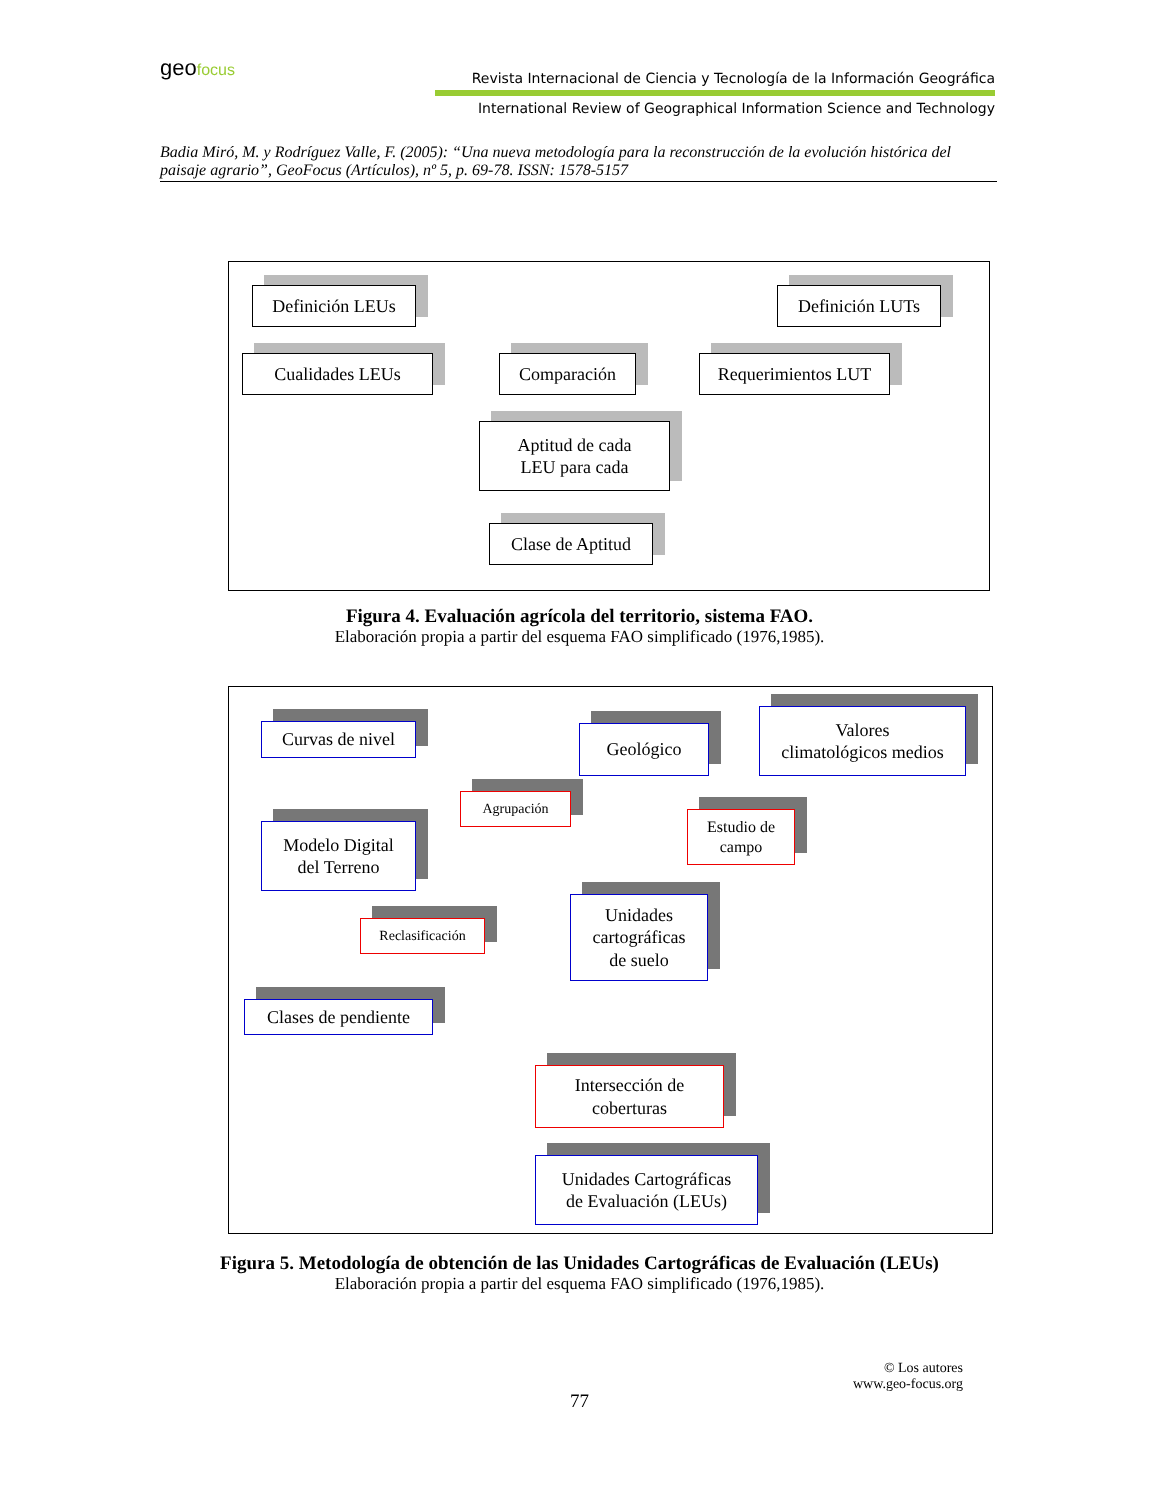geofocus
Revista Internacional de Ciencia y Tecnología de la Información Geográfica
International Review of Geographical Information Science and Technology
Badia Miró, M. y Rodríguez Valle, F. (2005): “Una nueva metodología para la reconstrucción de la evolución histórica del paisaje agrario”, GeoFocus (Artículos), nº 5, p. 69-78. ISSN: 1578-5157
Definición LEUs Definición LUTs
Cualidades LEUs Comparación
Requerimientos LUT
Aptitud de cada
LEU para cada
Clase de Aptitud
Figura 4. Evaluación agrícola del territorio, sistema FAO.
Elaboración propia a partir del esquema FAO simplificado (1976,1985).
Curvas de nivel
Geológico
Valores
climatológicos medios
Agrupación
Estudio de
campo
Modelo Digital
del Terreno
Reclasificación
Unidades
cartográficas
de suelo
Clases de pendiente
Intersección de
coberturas
Unidades Cartográficas
de Evaluación (LEUs)
Figura 5. Metodología de obtención de las Unidades Cartográficas de Evaluación (LEUs)
Elaboración propia a partir del esquema FAO simplificado (1976,1985).
© Los autores
www.geo-focus.org
77